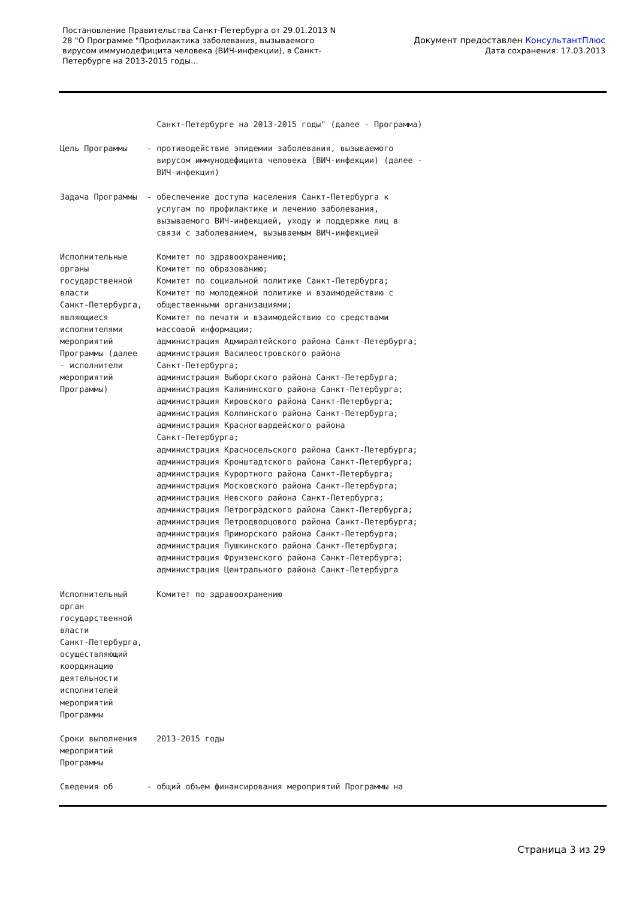Постановление Правительства Санкт-Петербурга от 29.01.2013 N 28 "О Программе "Профилактика заболевания, вызываемого вирусом иммунодефицита человека (ВИЧ-инфекции), в Санкт-Петербурге на 2013-2015 годы...
Документ предоставлен КонсультантПлюс
Дата сохранения: 17.03.2013
Санкт-Петербурге на 2013-2015 годы" (далее - Программа) Цель Программы - противодействие эпидемии заболевания, вызываемого вирусом иммунодефицита человека (ВИЧ-инфекции) (далее - ВИЧ-инфекция) Задача Программы - обеспечение доступа населения Санкт-Петербурга к услугам по профилактике и лечению заболевания, вызываемого ВИЧ-инфекцией, уходу и поддержке лиц в связи с заболеванием, вызываемым ВИЧ-инфекцией Исполнительные Комитет по здравоохранению; органы Комитет по образованию; государственной Комитет по социальной политике Санкт-Петербурга; власти Комитет по молодежной политике и взаимодействию с Санкт-Петербурга, общественными организациями; являющиеся Комитет по печати и взаимодействию со средствами исполнителями массовой информации; мероприятий администрация Адмиралтейского района Санкт-Петербурга; Программы (далее администрация Василеостровского района - исполнители Санкт-Петербурга; мероприятий администрация Выборгского района Санкт-Петербурга; Программы) администрация Калининского района Санкт-Петербурга; администрация Кировского района Санкт-Петербурга; администрация Колпинского района Санкт-Петербурга; администрация Красногвардейского района Санкт-Петербурга; администрация Красносельского района Санкт-Петербурга; администрация Кронштадтского района Санкт-Петербурга; администрация Курортного района Санкт-Петербурга; администрация Московского района Санкт-Петербурга; администрация Невского района Санкт-Петербурга; администрация Петроградского района Санкт-Петербурга; администрация Петродворцового района Санкт-Петербурга; администрация Приморского района Санкт-Петербурга; администрация Пушкинского района Санкт-Петербурга; администрация Фрунзенского района Санкт-Петербурга; администрация Центрального района Санкт-Петербурга Исполнительный Комитет по здравоохранению орган государственной власти Санкт-Петербурга, осуществляющий координацию деятельности исполнителей мероприятий Программы Сроки выполнения 2013-2015 годы мероприятий Программы Сведения об - общий объем финансирования мероприятий Программы на
Страница 3 из 29